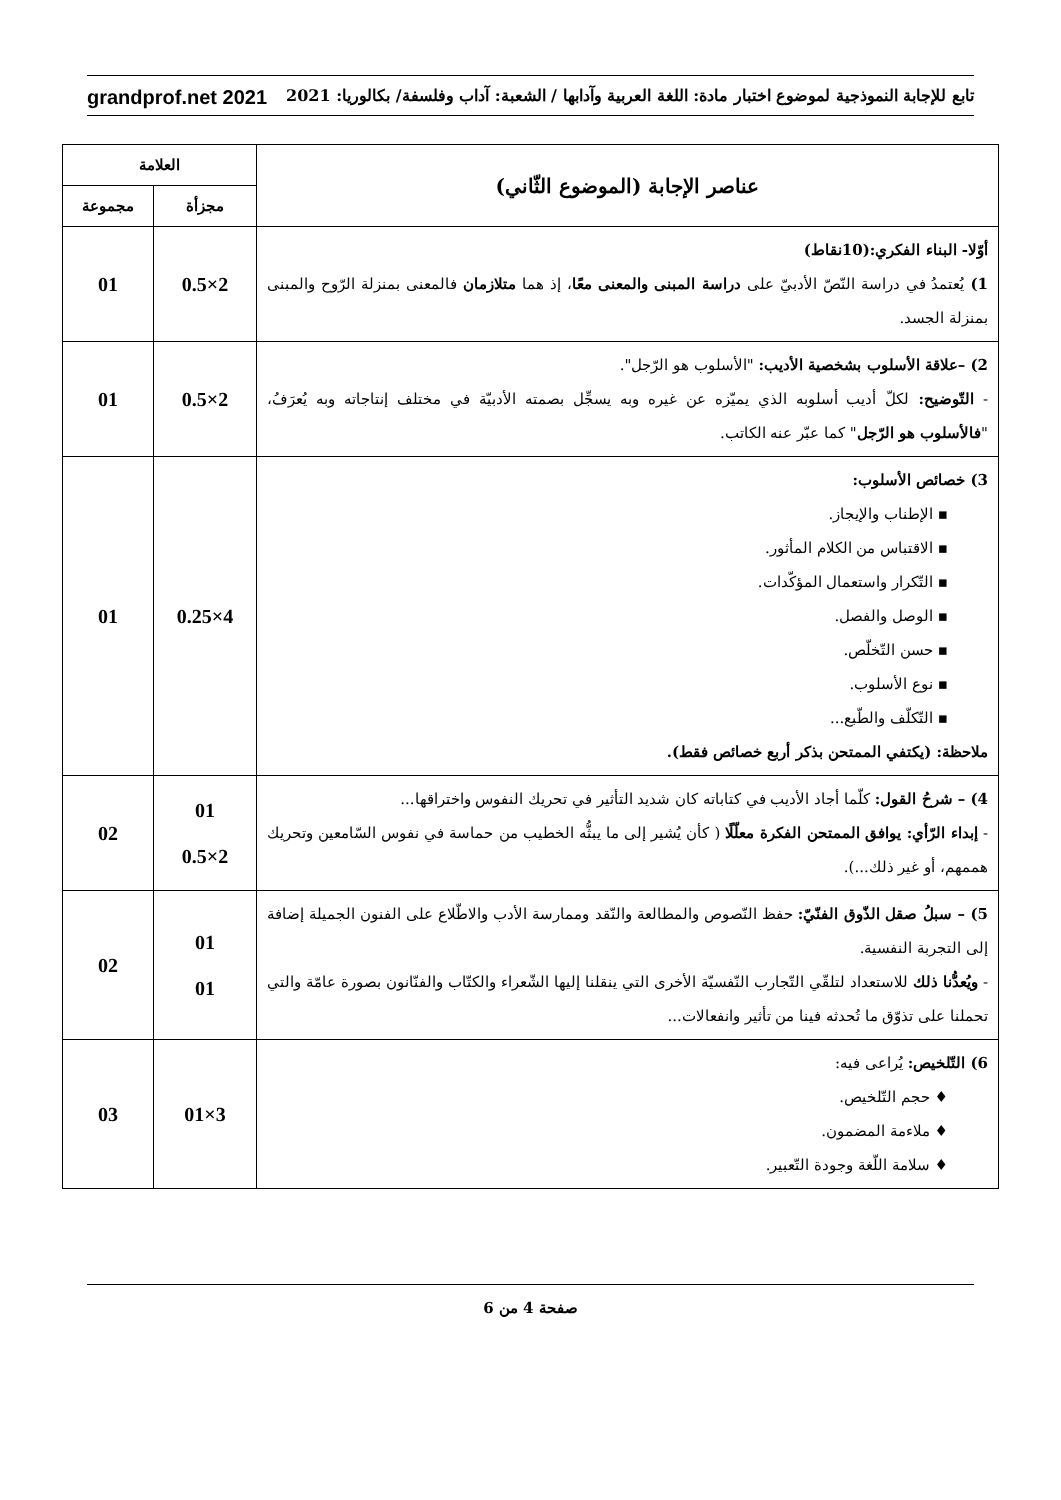grandprof.net 2021 تابع للإجابة النموذجية لموضوع اختبار مادة: اللغة العربية وآدابها / الشعبة: آداب وفلسفة/ بكالوريا: 2021
| عناصر الإجابة (الموضوع الثّاني) | العلامة | |
| --- | --- | --- |
| | مجزأة | مجموعة |
| أوّلا- البناء الفكري:(10نقاط) 1) يُعتمدُ في دراسة النّصّ الأدبيّ على دراسة المبنى والمعنى معًا ، إذ هما متلازمان فالمعنى بمنزلة الرّوح والمبنى بمنزلة الجسد. | 2×0.5 | 01 |
| 2) –علاقة الأسلوب بشخصية الأديب: "الأسلوب هو الرّجل". - التّوضيح: لكلّ أديب أسلوبه الذي يميّزه عن غيره وبه يسجِّل بصمته الأدبيّة في مختلف إنتاجاته وبه يُعرَفُ، " فالأسلوب هو الرّجل " كما عبّر عنه الكاتب. | 2×0.5 | 01 |
| 3) خصائص الأسلوب: ▪ الإطناب والإيجاز. ▪ الاقتباس من الكلام المأثور. ▪ التّكرار واستعمال المؤكّدات. ▪ الوصل والفصل. ▪ حسن التّخلّص. ▪ نوع الأسلوب. ▪ التّكلّف والطّبع... ملاحظة: (يكتفي الممتحن بذكر أربع خصائص فقط). | 4×0.25 | 01 |
| 4) – شرحُ القول: كلّما أجاد الأديب في كتاباته كان شديد التأثير في تحريك النفوس واختراقها... - إبداء الرّأي: يوافق الممتحن الفكرة معلّلًا ( كأن يُشير إلى ما يبثُّه الخطيب من حماسة في نفوس السّامعين وتحريك هممهم، أو غير ذلك...). | 01 2×0.5 | 02 |
| 5) – سبلُ صقل الذّوق الفنّيّ: حفظ النّصوص والمطالعة والنّقد وممارسة الأدب والاطّلاع على الفنون الجميلة إضافة إلى التجربة النفسية. - ويُعدُّنا ذلك للاستعداد لتلقّي التّجارب النّفسيّة الأخرى التي ينقلنا إليها الشّعراء والكتّاب والفنّانون بصورة عامّة والتي تحملنا على تذوّق ما تُحدثه فينا من تأثير وانفعالات... | 01 01 | 02 |
| 6) التّلخيص: يُراعى فيه: ♦ حجم التّلخيص. ♦ ملاءمة المضمون. ♦ سلامة اللّغة وجودة التّعبير. | 3×01 | 03 |
صفحة 4 من 6